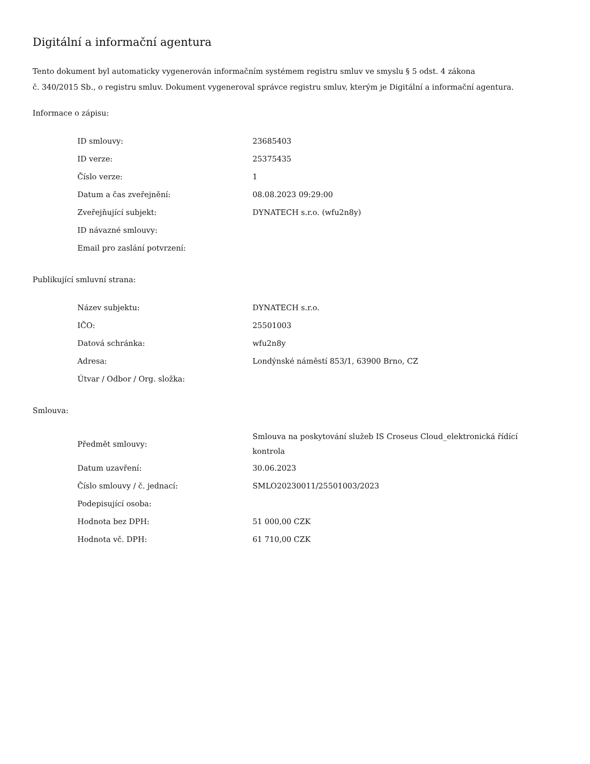Digitální a informační agentura
Tento dokument byl automaticky vygenerován informačním systémem registru smluv ve smyslu § 5 odst. 4 zákona
č. 340/2015 Sb., o registru smluv. Dokument vygeneroval správce registru smluv, kterým je Digitální a informační agentura.
Informace o zápisu:
| ID smlouvy: | 23685403 |
| ID verze: | 25375435 |
| Číslo verze: | 1 |
| Datum a čas zveřejnění: | 08.08.2023 09:29:00 |
| Zveřejňující subjekt: | DYNATECH s.r.o. (wfu2n8y) |
| ID návazné smlouvy: | |
| Email pro zaslání potvrzení: | |
Publikující smluvní strana:
| Název subjektu: | DYNATECH s.r.o. |
| IČO: | 25501003 |
| Datová schránka: | wfu2n8y |
| Adresa: | Londýnské náměstí 853/1, 63900 Brno, CZ |
| Útvar / Odbor / Org. složka: | |
Smlouva:
| Předmět smlouvy: | Smlouva na poskytování služeb IS Croseus Cloud_elektronická řídící kontrola |
| Datum uzavření: | 30.06.2023 |
| Číslo smlouvy / č. jednací: | SMLO20230011/25501003/2023 |
| Podepisující osoba: | |
| Hodnota bez DPH: | 51 000,00 CZK |
| Hodnota vč. DPH: | 61 710,00 CZK |